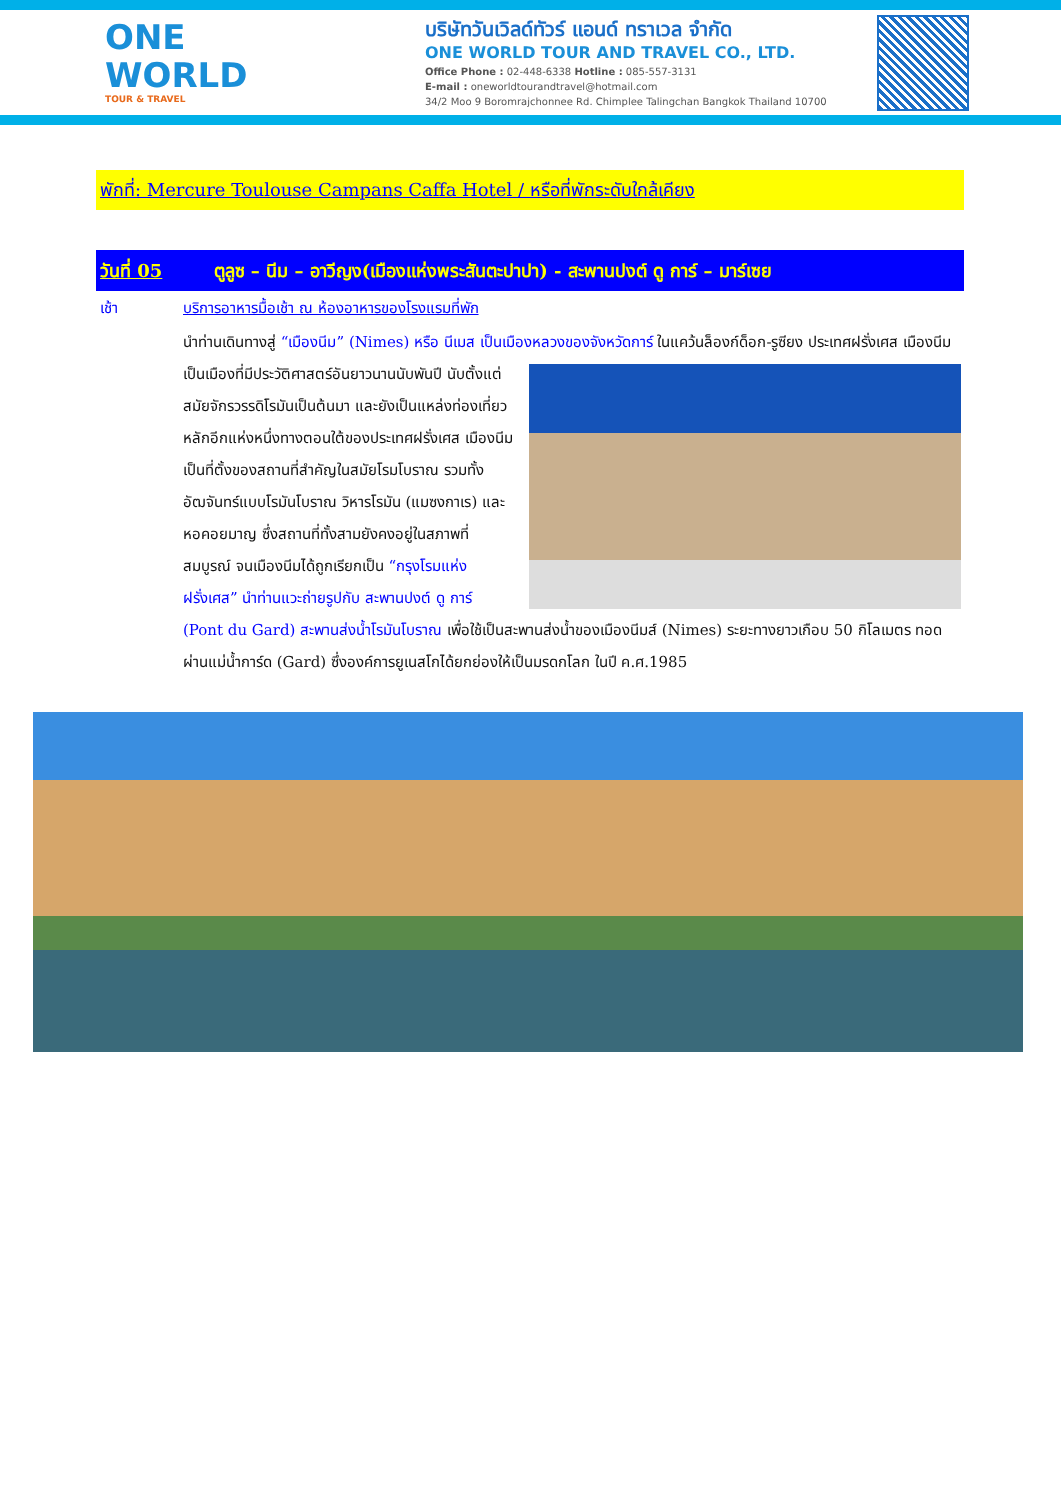ONE WORLD
TOUR & TRAVEL
บริษัทวันเวิลด์ทัวร์ แอนด์ ทราเวล จำกัด
ONE WORLD TOUR AND TRAVEL CO., LTD.
Office Phone : 02-448-6338 Hotline : 085-557-3131
E-mail : oneworldtourandtravel@hotmail.com
34/2 Moo 9 Boromrajchonnee Rd. Chimplee Talingchan Bangkok Thailand 10700
พักที่: Mercure Toulouse Campans Caffa Hotel / หรือที่พักระดับใกล้เคียง
วันที่ 05 ตูลูซ – นีม – อาวีญง(เมืองแห่งพระสันตะปาปา) - สะพานปงต์ ดู การ์ – มาร์เซย
เช้า บริการอาหารมื้อเช้า ณ ห้องอาหารของโรงแรมที่พัก
นำท่านเดินทางสู่ “เมืองนีม” (Nimes) หรือ นีเมส เป็นเมืองหลวงของจังหวัดการ์ ในแคว้นล็องก์ด็อก-รูซียง
ประเทศฝรั่งเศส เมืองนีมเป็นเมืองที่มีประวัติศาสตร์อันยาวนานนับพันปี นับตั้งแต่สมัยจักรวรรดิโรมันเป็นต้นมา และยังเป็นแหล่งท่องเที่ยวหลักอีกแห่งหนึ่งทางตอนใต้ของประเทศฝรั่งเศส เมืองนีมเป็นที่ตั้งของสถานที่สำคัญในสมัยโรมโบราณ รวมทั้งอัฒจันทร์แบบโรมันโบราณ วิหารโรมัน (แมซงกาเร) และหอคอยมาญ ซึ่งสถานที่ทั้งสามยังคงอยู่ในสภาพที่สมบูรณ์ จนเมืองนีมได้ถูกเรียกเป็น “กรุงโรมแห่งฝรั่งเศส” นำท่านแวะถ่ายรูปกับ สะพานปงต์ ดู การ์ (Pont du Gard) สะพานส่งน้ำโรมันโบราณ เพื่อใช้เป็นสะพานส่งน้ำของเมืองนีมส์ (Nimes) ระยะทางยาวเกือบ 50 กิโลเมตร ทอดผ่านแม่น้ำการ์ด (Gard) ซึ่งองค์การยูเนสโกได้ยกย่องให้เป็นมรดกโลก ในปี ค.ศ.1985